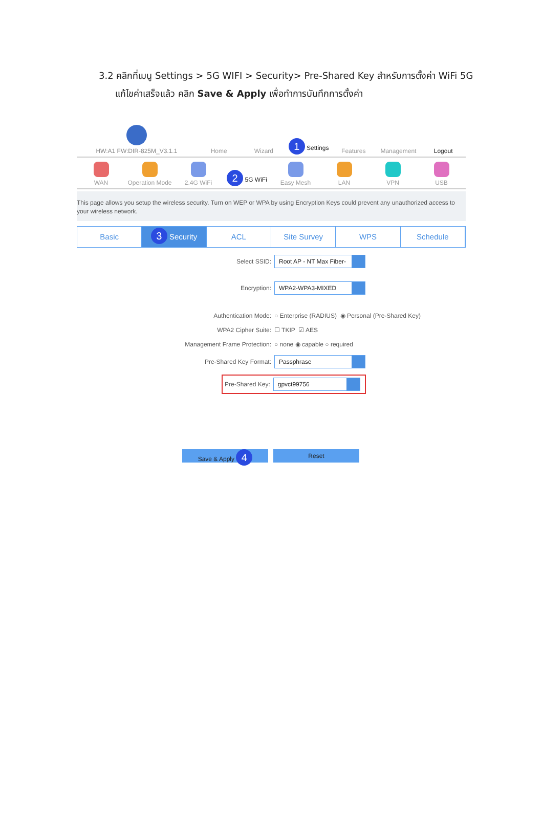3.2 คลิกที่เมนู Settings > 5G WIFI > Security> Pre-Shared Key สำหรับการตั้งค่า WiFi 5G
แก้ไขค่าเสร็จแล้ว คลิก Save & Apply เพื่อทำการบันทึกการตั้งค่า
HW:A1 FW:DIR-825M_V3.1.1
Home
Wizard
1 Settings
Features
Management
Logout
WAN
Operation Mode
2.4G WiFi
2 5G WiFi
Easy Mesh
LAN
VPN
USB
This page allows you setup the wireless security. Turn on WEP or WPA by using Encryption Keys could prevent any unauthorized access to your wireless network.
Basic
3 Security ACL Site Survey WPS Schedule
Select SSID: Root AP - NT Max Fiber-
Encryption: WPA2-WPA3-MIXED
Authentication Mode: ○ Enterprise (RADIUS) ◉ Personal (Pre-Shared Key)
WPA2 Cipher Suite: ☐ TKIP ☑ AES
Management Frame Protection: ○ none ◉ capable ○ required
Pre-Shared Key Format: Passphrase
Pre-Shared Key: gpvct99756
Save & Apply 4
Reset